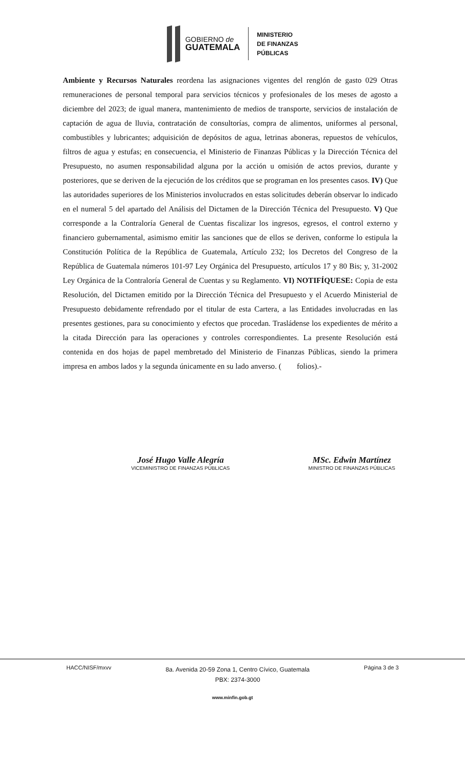GOBIERNO de
GUATEMALA
MINISTERIO
DE FINANZAS
PÚBLICAS
Ambiente y Recursos Naturales reordena las asignaciones vigentes del renglón de gasto 029 Otras remuneraciones de personal temporal para servicios técnicos y profesionales de los meses de agosto a diciembre del 2023; de igual manera, mantenimiento de medios de transporte, servicios de instalación de captación de agua de lluvia, contratación de consultorías, compra de alimentos, uniformes al personal, combustibles y lubricantes; adquisición de depósitos de agua, letrinas aboneras, repuestos de vehículos, filtros de agua y estufas; en consecuencia, el Ministerio de Finanzas Públicas y la Dirección Técnica del Presupuesto, no asumen responsabilidad alguna por la acción u omisión de actos previos, durante y posteriores, que se deriven de la ejecución de los créditos que se programan en los presentes casos. IV) Que las autoridades superiores de los Ministerios involucrados en estas solicitudes deberán observar lo indicado en el numeral 5 del apartado del Análisis del Dictamen de la Dirección Técnica del Presupuesto. V) Que corresponde a la Contraloría General de Cuentas fiscalizar los ingresos, egresos, el control externo y financiero gubernamental, asimismo emitir las sanciones que de ellos se deriven, conforme lo estipula la Constitución Política de la República de Guatemala, Artículo 232; los Decretos del Congreso de la República de Guatemala números 101-97 Ley Orgánica del Presupuesto, artículos 17 y 80 Bis; y, 31-2002 Ley Orgánica de la Contraloría General de Cuentas y su Reglamento. VI) NOTIFÍQUESE: Copia de esta Resolución, del Dictamen emitido por la Dirección Técnica del Presupuesto y el Acuerdo Ministerial de Presupuesto debidamente refrendado por el titular de esta Cartera, a las Entidades involucradas en las presentes gestiones, para su conocimiento y efectos que procedan. Trasládense los expedientes de mérito a la citada Dirección para las operaciones y controles correspondientes. La presente Resolución está contenida en dos hojas de papel membretado del Ministerio de Finanzas Públicas, siendo la primera impresa en ambos lados y la segunda únicamente en su lado anverso. ( folios).-
José Hugo Valle Alegría
VICEMINISTRO DE FINANZAS PÚBLICAS
MSc. Edwin Martínez
MINISTRO DE FINANZAS PÚBLICAS
HACC/NISF/mxvv
8a. Avenida 20-59 Zona 1, Centro Cívico, Guatemala
PBX: 2374-3000
Página 3 de 3
www.minfin.gob.gt